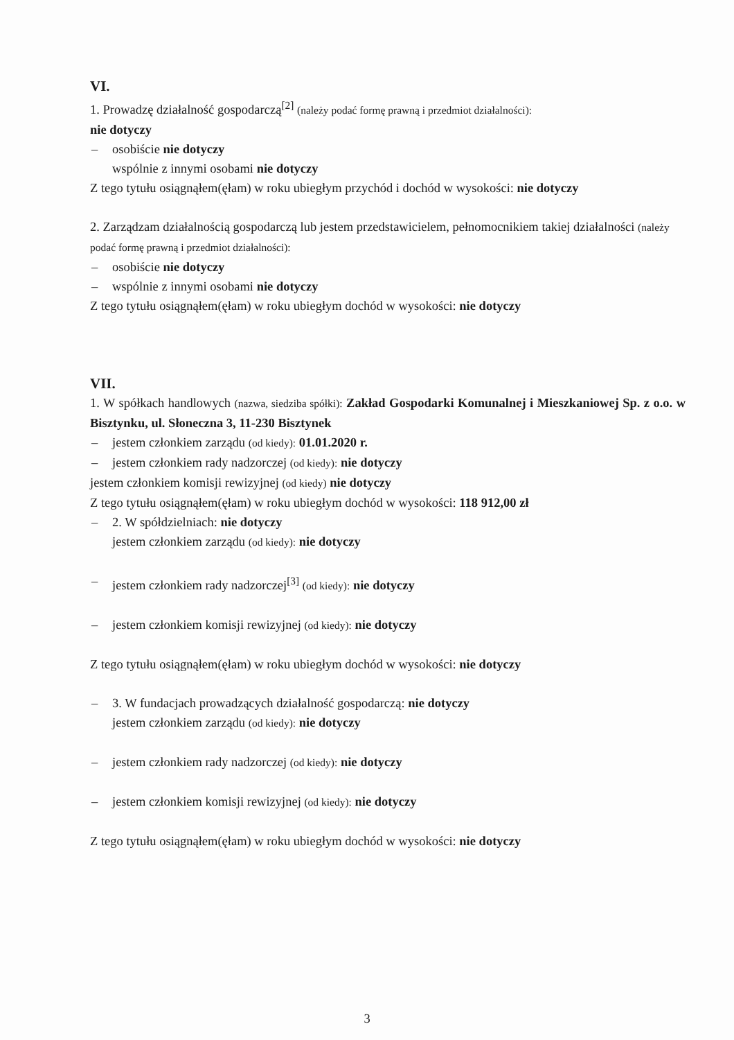VI.
1. Prowadzę działalność gospodarczą<sup>[2]</sup> (należy podać formę prawną i przedmiot działalności):
nie dotyczy
– osobiście nie dotyczy
wspólnie z innymi osobami nie dotyczy
Z tego tytułu osiągnąłem(ęłam) w roku ubiegłym przychód i dochód w wysokości: nie dotyczy
2. Zarządzam działalnością gospodarczą lub jestem przedstawicielem, pełnomocnikiem takiej działalności (należy podać formę prawną i przedmiot działalności):
– osobiście nie dotyczy
– wspólnie z innymi osobami nie dotyczy
Z tego tytułu osiągnąłem(ęłam) w roku ubiegłym dochód w wysokości: nie dotyczy
VII.
1. W spółkach handlowych (nazwa, siedziba spółki): Zakład Gospodarki Komunalnej i Mieszkaniowej Sp. z o.o. w Bisztynku, ul. Słoneczna 3, 11-230 Bisztynek
– jestem członkiem zarządu (od kiedy): 01.01.2020 r.
– jestem członkiem rady nadzorczej (od kiedy): nie dotyczy
jestem członkiem komisji rewizyjnej (od kiedy) nie dotyczy
Z tego tytułu osiągnąłem(ęłam) w roku ubiegłym dochód w wysokości: 118 912,00 zł
– 2. W spółdzielniach: nie dotyczy
jestem członkiem zarządu (od kiedy): nie dotyczy
– jestem członkiem rady nadzorczej<sup>[3]</sup> (od kiedy): nie dotyczy
– jestem członkiem komisji rewizyjnej (od kiedy): nie dotyczy
Z tego tytułu osiągnąłem(ęłam) w roku ubiegłym dochód w wysokości: nie dotyczy
– 3. W fundacjach prowadzących działalność gospodarczą: nie dotyczy
jestem członkiem zarządu (od kiedy): nie dotyczy
– jestem członkiem rady nadzorczej (od kiedy): nie dotyczy
– jestem członkiem komisji rewizyjnej (od kiedy): nie dotyczy
Z tego tytułu osiągnąłem(ęłam) w roku ubiegłym dochód w wysokości: nie dotyczy
3